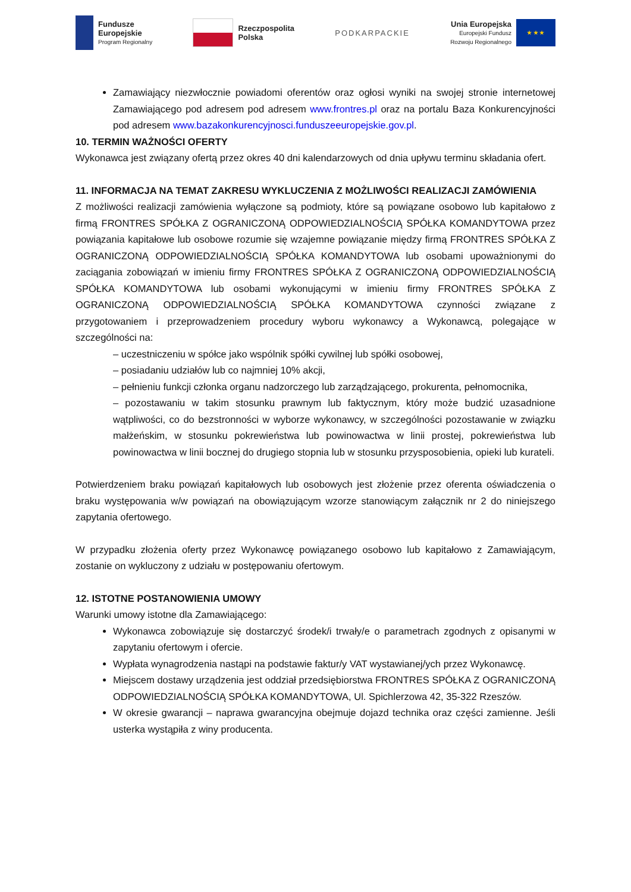Fundusze
Europejskie
Program Regionalny
Rzeczpospolita
Polska
PODKARPACKIE
Unia Europejska
Europejski Fundusz
Rozwoju Regionalnego
★ ★ ★
Zamawiający niezwłocznie powiadomi oferentów oraz ogłosi wyniki na swojej stronie internetowej Zamawiającego pod adresem pod adresem www.frontres.pl oraz na portalu Baza Konkurencyjności pod adresem www.bazakonkurencyjnosci.funduszeeuropejskie.gov.pl.
10. TERMIN WAŻNOŚCI OFERTY
Wykonawca jest związany ofertą przez okres 40 dni kalendarzowych od dnia upływu terminu składania ofert.
11. INFORMACJA NA TEMAT ZAKRESU WYKLUCZENIA Z MOŻLIWOŚCI REALIZACJI ZAMÓWIENIA
Z możliwości realizacji zamówienia wyłączone są podmioty, które są powiązane osobowo lub kapitałowo z firmą FRONTRES SPÓŁKA Z OGRANICZONĄ ODPOWIEDZIALNOŚCIĄ SPÓŁKA KOMANDYTOWA przez powiązania kapitałowe lub osobowe rozumie się wzajemne powiązanie między firmą FRONTRES SPÓŁKA Z OGRANICZONĄ ODPOWIEDZIALNOŚCIĄ SPÓŁKA KOMANDYTOWA lub osobami upoważnionymi do zaciągania zobowiązań w imieniu firmy FRONTRES SPÓŁKA Z OGRANICZONĄ ODPOWIEDZIALNOŚCIĄ SPÓŁKA KOMANDYTOWA lub osobami wykonującymi w imieniu firmy FRONTRES SPÓŁKA Z OGRANICZONĄ ODPOWIEDZIALNOŚCIĄ SPÓŁKA KOMANDYTOWA czynności związane z przygotowaniem i przeprowadzeniem procedury wyboru wykonawcy a Wykonawcą, polegające w szczególności na:
– uczestniczeniu w spółce jako wspólnik spółki cywilnej lub spółki osobowej,
– posiadaniu udziałów lub co najmniej 10% akcji,
– pełnieniu funkcji członka organu nadzorczego lub zarządzającego, prokurenta, pełnomocnika,
– pozostawaniu w takim stosunku prawnym lub faktycznym, który może budzić uzasadnione wątpliwości, co do bezstronności w wyborze wykonawcy, w szczególności pozostawanie w związku małżeńskim, w stosunku pokrewieństwa lub powinowactwa w linii prostej, pokrewieństwa lub powinowactwa w linii bocznej do drugiego stopnia lub w stosunku przysposobienia, opieki lub kurateli.
Potwierdzeniem braku powiązań kapitałowych lub osobowych jest złożenie przez oferenta oświadczenia o braku występowania w/w powiązań na obowiązującym wzorze stanowiącym załącznik nr 2 do niniejszego zapytania ofertowego.
W przypadku złożenia oferty przez Wykonawcę powiązanego osobowo lub kapitałowo z Zamawiającym, zostanie on wykluczony z udziału w postępowaniu ofertowym.
12. ISTOTNE POSTANOWIENIA UMOWY
Warunki umowy istotne dla Zamawiającego:
Wykonawca zobowiązuje się dostarczyć środek/i trwały/e o parametrach zgodnych z opisanymi w zapytaniu ofertowym i ofercie.
Wypłata wynagrodzenia nastąpi na podstawie faktur/y VAT wystawianej/ych przez Wykonawcę.
Miejscem dostawy urządzenia jest oddział przedsiębiorstwa FRONTRES SPÓŁKA Z OGRANICZONĄ ODPOWIEDZIALNOŚCIĄ SPÓŁKA KOMANDYTOWA, Ul. Spichlerzowa 42, 35-322 Rzeszów.
W okresie gwarancji – naprawa gwarancyjna obejmuje dojazd technika oraz części zamienne. Jeśli usterka wystąpiła z winy producenta.